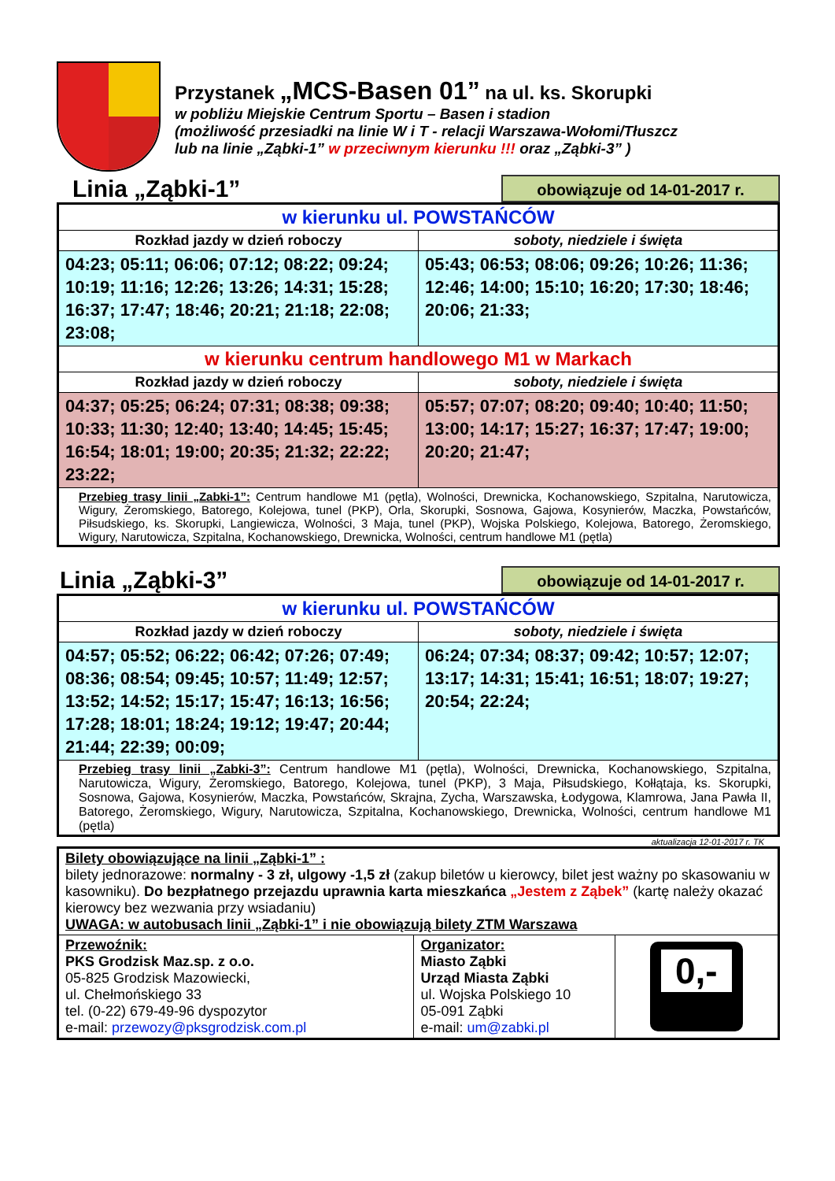Przystanek „MCS-Basen 01” na ul. ks. Skorupki
w pobliżu Miejskie Centrum Sportu – Basen i stadion
(możliwość przesiadki na linie W i T - relacji Warszawa-Wołomi/Tłuszcz
lub na linie „Ząbki-1” w przeciwnym kierunku !!! oraz „Ząbki-3” )
Linia „Ząbki-1”
obowiązuje od 14-01-2017 r.
| w kierunku ul. POWSTAŃCÓW | |
| Rozkład jazdy w dzień roboczy | soboty, niedziele i święta |
| 04:23; 05:11; 06:06; 07:12; 08:22; 09:24; 10:19; 11:16; 12:26; 13:26; 14:31; 15:28; 16:37; 17:47; 18:46; 20:21; 21:18; 22:08; 23:08; | 05:43; 06:53; 08:06; 09:26; 10:26; 11:36; 12:46; 14:00; 15:10; 16:20; 17:30; 18:46; 20:06; 21:33; |
| w kierunku centrum handlowego M1 w Markach | |
| Rozkład jazdy w dzień roboczy | soboty, niedziele i święta |
| 04:37; 05:25; 06:24; 07:31; 08:38; 09:38; 10:33; 11:30; 12:40; 13:40; 14:45; 15:45; 16:54; 18:01; 19:00; 20:35; 21:32; 22:22; 23:22; | 05:57; 07:07; 08:20; 09:40; 10:40; 11:50; 13:00; 14:17; 15:27; 16:37; 17:47; 19:00; 20:20; 21:47; |
| Przebieg trasy linii „Zabki-1”: Centrum handlowe M1 (pętla), Wolności, Drewnicka, Kochanowskiego, Szpitalna, Narutowicza, Wigury, Żeromskiego, Batorego, Kolejowa, tunel (PKP), Orla, Skorupki, Sosnowa, Gajowa, Kosynierów, Maczka, Powstańców, Piłsudskiego, ks. Skorupki, Langiewicza, Wolności, 3 Maja, tunel (PKP), Wojska Polskiego, Kolejowa, Batorego, Żeromskiego, Wigury, Narutowicza, Szpitalna, Kochanowskiego, Drewnicka, Wolności, centrum handlowe M1 (pętla) | |
Linia „Ząbki-3”
obowiązuje od 14-01-2017 r.
| w kierunku ul. POWSTAŃCÓW | |
| Rozkład jazdy w dzień roboczy | soboty, niedziele i święta |
| 04:57; 05:52; 06:22; 06:42; 07:26; 07:49; 08:36; 08:54; 09:45; 10:57; 11:49; 12:57; 13:52; 14:52; 15:17; 15:47; 16:13; 16:56; 17:28; 18:01; 18:24; 19:12; 19:47; 20:44; 21:44; 22:39; 00:09; | 06:24; 07:34; 08:37; 09:42; 10:57; 12:07; 13:17; 14:31; 15:41; 16:51; 18:07; 19:27; 20:54; 22:24; |
| Przebieg trasy linii „Zabki-3”: Centrum handlowe M1 (pętla), Wolności, Drewnicka, Kochanowskiego, Szpitalna, Narutowicza, Wigury, Żeromskiego, Batorego, Kolejowa, tunel (PKP), 3 Maja, Piłsudskiego, Kołłątaja, ks. Skorupki, Sosnowa, Gajowa, Kosynierów, Maczka, Powstańców, Skrajna, Zycha, Warszawska, Łodygowa, Klamrowa, Jana Pawła II, Batorego, Żeromskiego, Wigury, Narutowicza, Szpitalna, Kochanowskiego, Drewnicka, Wolności, centrum handlowe M1 (pętla) | |
aktualizacja 12-01-2017 r. TK
| Bilety obowiązujące na linii „Ząbki-1” : bilety jednorazowe: normalny - 3 zł, ulgowy -1,5 zł (zakup biletów u kierowcy, bilet jest ważny po skasowaniu w kasowniku). Do bezpłatnego przejazdu uprawnia karta mieszkańca „Jestem z Ząbek” (kartę należy okazać kierowcy bez wezwania przy wsiadaniu) UWAGA: w autobusach linii „Ząbki-1” i nie obowiązują bilety ZTM Warszawa | | |
| Przewoźnik: PKS Grodzisk Maz.sp. z o.o. 05-825 Grodzisk Mazowiecki, ul. Chełmońskiego 33 tel. (0-22) 679-49-96 dyspozytor e-mail: przewozy@pksgrodzisk.com.pl | Organizator: Miasto Ząbki Urząd Miasta Ząbki ul. Wojska Polskiego 10 05-091 Ząbki e-mail: um@zabki.pl | 0,- |